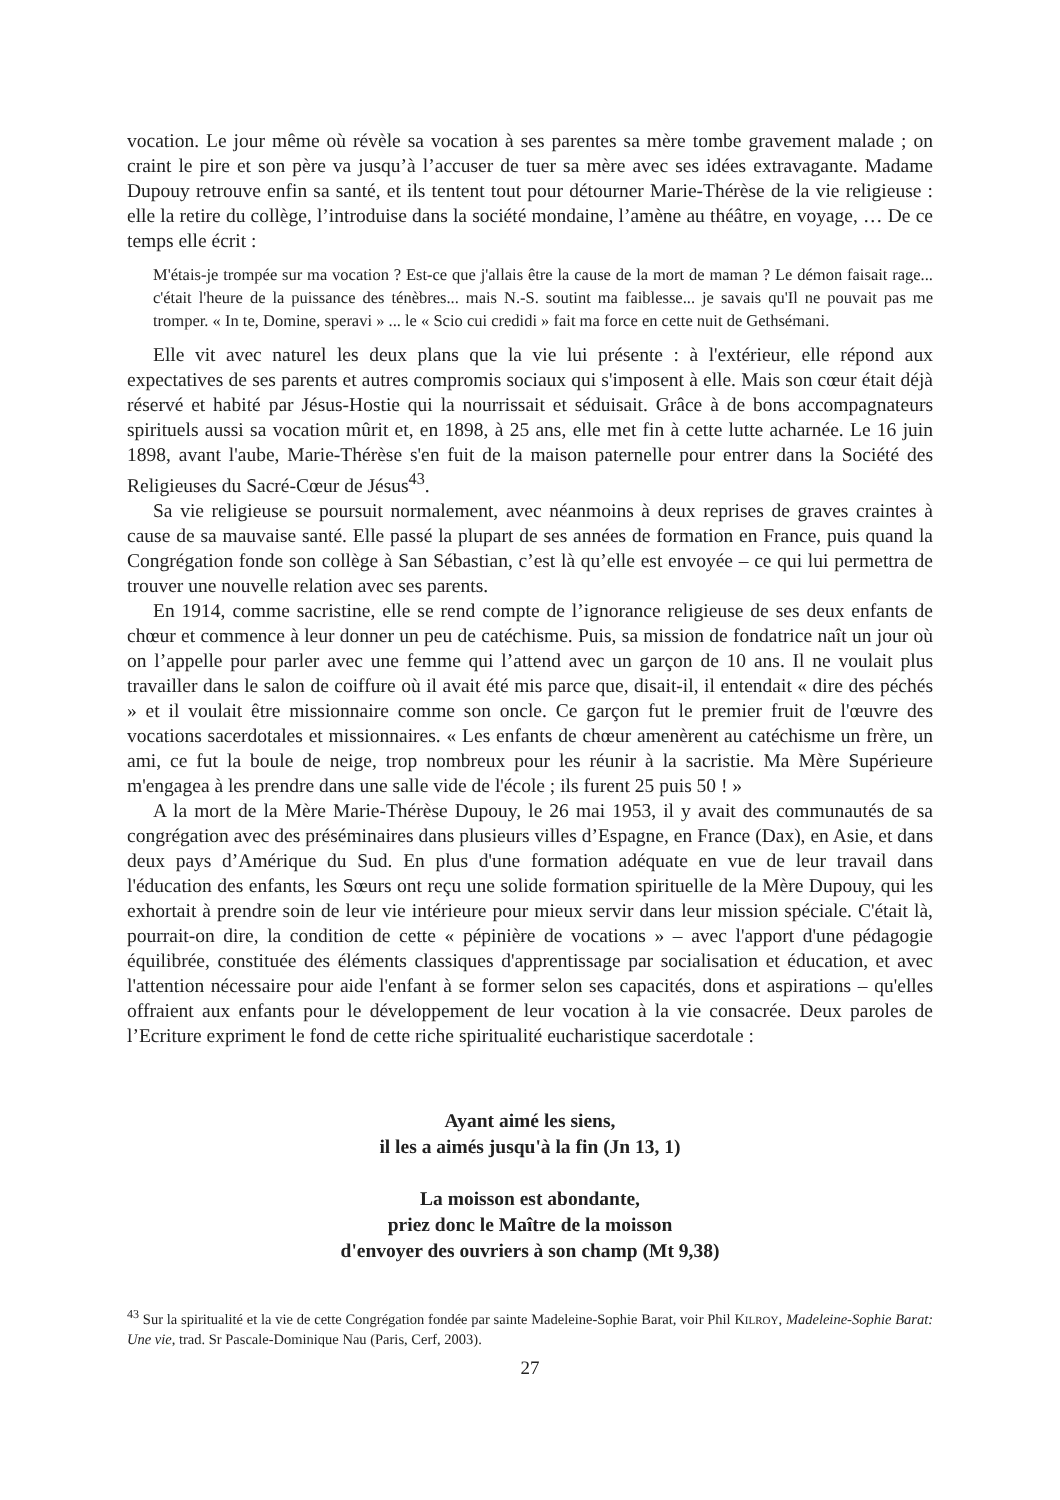vocation. Le jour même où révèle sa vocation à ses parentes sa mère tombe gravement malade ; on craint le pire et son père va jusqu’à l’accuser de tuer sa mère avec ses idées extravagante. Madame Dupouy retrouve enfin sa santé, et ils tentent tout pour détourner Marie-Thérèse de la vie religieuse : elle la retire du collège, l’introduise dans la société mondaine, l’amène au théâtre, en voyage, … De ce temps elle écrit :
M'étais-je trompée sur ma vocation ? Est-ce que j'allais être la cause de la mort de maman ? Le démon faisait rage... c'était l'heure de la puissance des ténèbres... mais N.-S. soutint ma faiblesse... je savais qu'Il ne pouvait pas me tromper. « In te, Domine, speravi » ... le « Scio cui credidi » fait ma force en cette nuit de Gethsémani.
Elle vit avec naturel les deux plans que la vie lui présente : à l'extérieur, elle répond aux expectatives de ses parents et autres compromis sociaux qui s'imposent à elle. Mais son cœur était déjà réservé et habité par Jésus-Hostie qui la nourrissait et séduisait. Grâce à de bons accompagnateurs spirituels aussi sa vocation mûrit et, en 1898, à 25 ans, elle met fin à cette lutte acharnée. Le 16 juin 1898, avant l'aube, Marie-Thérèse s'en fuit de la maison paternelle pour entrer dans la Société des Religieuses du Sacré-Cœur de Jésus<sup>43</sup>.
Sa vie religieuse se poursuit normalement, avec néanmoins à deux reprises de graves craintes à cause de sa mauvaise santé. Elle passé la plupart de ses années de formation en France, puis quand la Congrégation fonde son collège à San Sébastian, c’est là qu’elle est envoyée – ce qui lui permettra de trouver une nouvelle relation avec ses parents.
En 1914, comme sacristine, elle se rend compte de l’ignorance religieuse de ses deux enfants de chœur et commence à leur donner un peu de catéchisme. Puis, sa mission de fondatrice naît un jour où on l’appelle pour parler avec une femme qui l’attend avec un garçon de 10 ans. Il ne voulait plus travailler dans le salon de coiffure où il avait été mis parce que, disait-il, il entendait « dire des péchés » et il voulait être missionnaire comme son oncle. Ce garçon fut le premier fruit de l'œuvre des vocations sacerdotales et missionnaires. « Les enfants de chœur amenèrent au catéchisme un frère, un ami, ce fut la boule de neige, trop nombreux pour les réunir à la sacristie. Ma Mère Supérieure m'engagea à les prendre dans une salle vide de l'école ; ils furent 25 puis 50 ! »
A la mort de la Mère Marie-Thérèse Dupouy, le 26 mai 1953, il y avait des communautés de sa congrégation avec des préséminaires dans plusieurs villes d’Espagne, en France (Dax), en Asie, et dans deux pays d’Amérique du Sud. En plus d'une formation adéquate en vue de leur travail dans l'éducation des enfants, les Sœurs ont reçu une solide formation spirituelle de la Mère Dupouy, qui les exhortait à prendre soin de leur vie intérieure pour mieux servir dans leur mission spéciale. C'était là, pourrait-on dire, la condition de cette « pépinière de vocations » – avec l'apport d'une pédagogie équilibrée, constituée des éléments classiques d'apprentissage par socialisation et éducation, et avec l'attention nécessaire pour aide l'enfant à se former selon ses capacités, dons et aspirations – qu'elles offraient aux enfants pour le développement de leur vocation à la vie consacrée. Deux paroles de l’Ecriture expriment le fond de cette riche spiritualité eucharistique sacerdotale :
Ayant aimé les siens,
il les a aimés jusqu'à la fin (Jn 13, 1)
La moisson est abondante,
priez donc le Maître de la moisson
d'envoyer des ouvriers à son champ (Mt 9,38)
<sup>43</sup> Sur la spiritualité et la vie de cette Congrégation fondée par sainte Madeleine-Sophie Barat, voir Phil KILROY, Madeleine-Sophie Barat: Une vie, trad. Sr Pascale-Dominique Nau (Paris, Cerf, 2003).
27